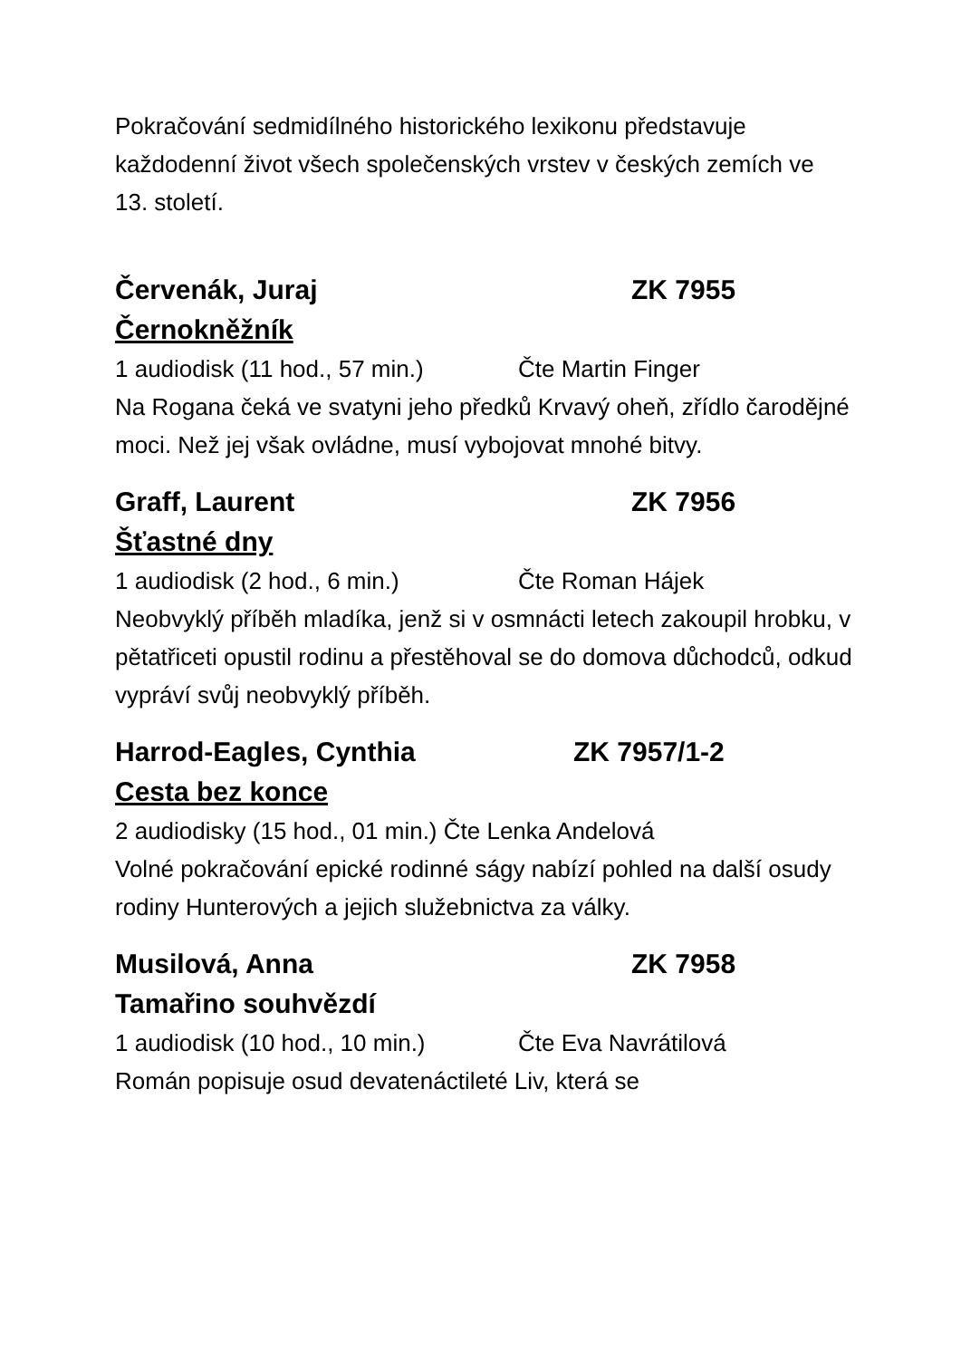Pokračování sedmidílného historického lexikonu představuje každodenní život všech společenských vrstev v českých zemích ve 13. století.
Červenák, Juraj ZK 7955
Černokněžník
1 audiodisk (11 hod., 57 min.) Čte Martin Finger
Na Rogana čeká ve svatyni jeho předků Krvavý oheň, zřídlo čarodějné moci. Než jej však ovládne, musí vybojovat mnohé bitvy.
Graff, Laurent ZK 7956
Šťastné dny
1 audiodisk (2 hod., 6 min.) Čte Roman Hájek
Neobvyklý příběh mladíka, jenž si v osmnácti letech zakoupil hrobku, v pětatřiceti opustil rodinu a přestěhoval se do domova důchodců, odkud vypráví svůj neobvyklý příběh.
Harrod-Eagles, Cynthia ZK 7957/1-2
Cesta bez konce
2 audiodisky (15 hod., 01 min.) Čte Lenka Andelová
Volné pokračování epické rodinné ságy nabízí pohled na další osudy rodiny Hunterových a jejich služebnictva za války.
Musilová, Anna ZK 7958
Tamařino souhvězdí
1 audiodisk (10 hod., 10 min.) Čte Eva Navrátilová
Román popisuje osud devatenáctileté Liv, která se